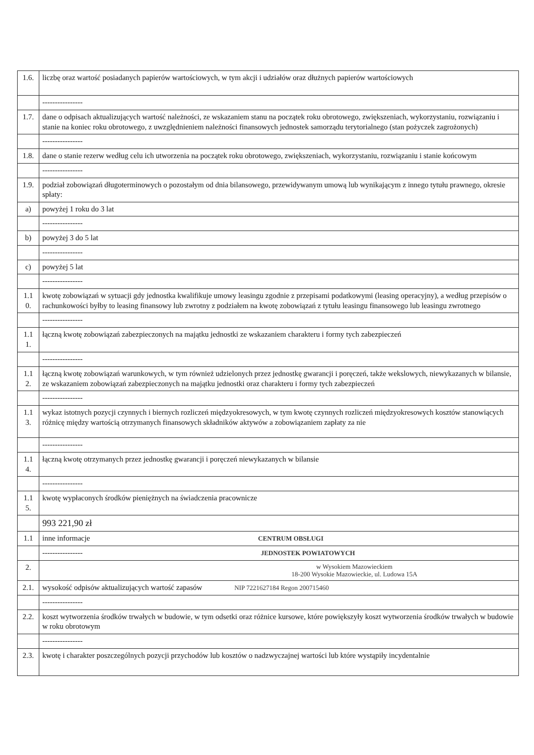| 1.6. | liczbę oraz wartość posiadanych papierów wartościowych, w tym akcji i udziałów oraz dłużnych papierów wartościowych |
| | ---------------- |
| 1.7. | dane o odpisach aktualizujących wartość należności, ze wskazaniem stanu na początek roku obrotowego, zwiększeniach, wykorzystaniu, rozwiązaniu i stanie na koniec roku obrotowego, z uwzględnieniem należności finansowych jednostek samorządu terytorialnego (stan pożyczek zagrożonych) |
| | ---------------- |
| 1.8. | dane o stanie rezerw według celu ich utworzenia na początek roku obrotowego, zwiększeniach, wykorzystaniu, rozwiązaniu i stanie końcowym |
| | ---------------- |
| 1.9. | podział zobowiązań długoterminowych o pozostałym od dnia bilansowego, przewidywanym umową lub wynikającym z innego tytułu prawnego, okresie spłaty: |
| a) | powyżej 1 roku do 3 lat |
| | ---------------- |
| b) | powyżej 3 do 5 lat |
| | ---------------- |
| c) | powyżej 5 lat |
| | ---------------- |
| 1.1 0. | kwotę zobowiązań w sytuacji gdy jednostka kwalifikuje umowy leasingu zgodnie z przepisami podatkowymi (leasing operacyjny), a według przepisów o rachunkowości byłby to leasing finansowy lub zwrotny z podziałem na kwotę zobowiązań z tytułu leasingu finansowego lub leasingu zwrotnego |
| | ---------------- |
| 1.1 1. | łączną kwotę zobowiązań zabezpieczonych na majątku jednostki ze wskazaniem charakteru i formy tych zabezpieczeń |
| | ---------------- |
| 1.1 2. | łączną kwotę zobowiązań warunkowych, w tym również udzielonych przez jednostkę gwarancji i poręczeń, także wekslowych, niewykazanych w bilansie, ze wskazaniem zobowiązań zabezpieczonych na majątku jednostki oraz charakteru i formy tych zabezpieczeń |
| | ---------------- |
| 1.1 3. | wykaz istotnych pozycji czynnych i biernych rozliczeń międzyokresowych, w tym kwotę czynnych rozliczeń międzyokresowych kosztów stanowiących różnicę między wartością otrzymanych finansowych składników aktywów a zobowiązaniem zapłaty za nie |
| | ---------------- |
| 1.1 4. | łączną kwotę otrzymanych przez jednostkę gwarancji i poręczeń niewykazanych w bilansie |
| | ---------------- |
| 1.1 5. | kwotę wypłaconych środków pieniężnych na świadczenia pracownicze |
| | 993 221,90 zł |
| 1.1 | inne informacje CENTRUM OBSŁUGI |
| | ---------------- JEDNOSTEK POWIATOWYCH |
| 2. | w Wysokiem Mazowieckiem 18-200 Wysokie Mazowieckie, ul. Ludowa 15A |
| 2.1. | wysokość odpisów aktualizujących wartość zapasów NIP 7221627184 Regon 200715460 |
| | ---------------- |
| 2.2. | koszt wytworzenia środków trwałych w budowie, w tym odsetki oraz różnice kursowe, które powiększyły koszt wytworzenia środków trwałych w budowie w roku obrotowym |
| | ---------------- |
| 2.3. | kwotę i charakter poszczególnych pozycji przychodów lub kosztów o nadzwyczajnej wartości lub które wystąpiły incydentalnie |